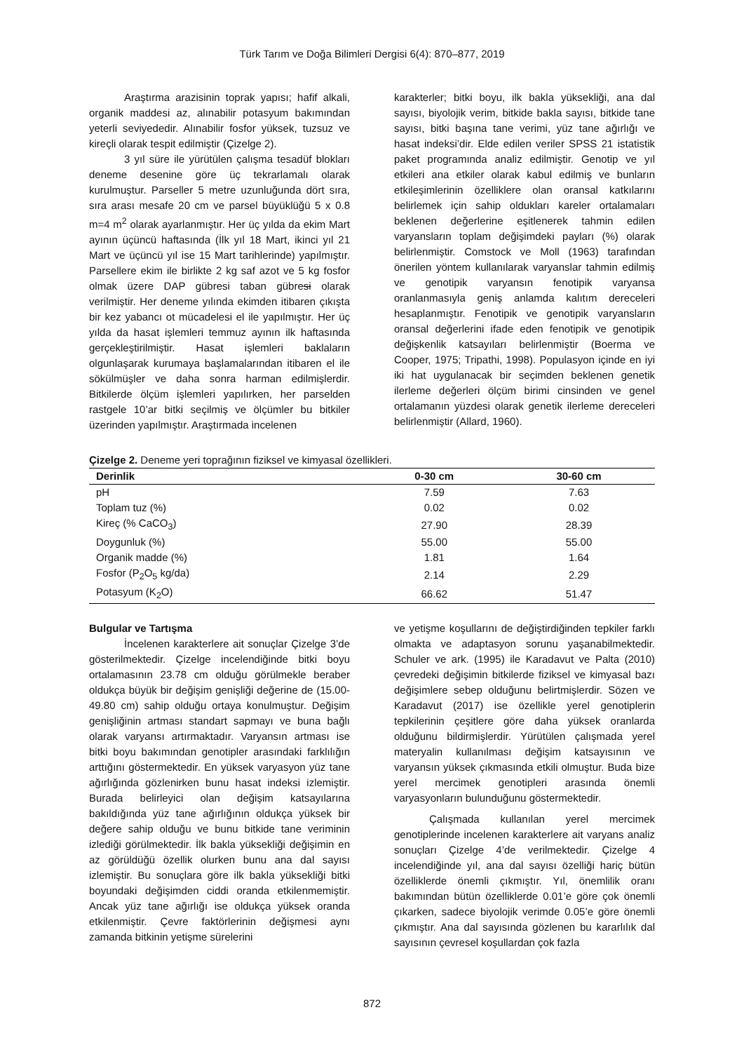Türk Tarım ve Doğa Bilimleri Dergisi 6(4): 870–877, 2019
Araştırma arazisinin toprak yapısı; hafif alkali, organik maddesi az, alınabilir potasyum bakımından yeterli seviyededir. Alınabilir fosfor yüksek, tuzsuz ve kireçli olarak tespit edilmiştir (Çizelge 2).
3 yıl süre ile yürütülen çalışma tesadüf blokları deneme desenine göre üç tekrarlamalı olarak kurulmuştur. Parseller 5 metre uzunluğunda dört sıra, sıra arası mesafe 20 cm ve parsel büyüklüğü 5 x 0.8 m=4 m<sup>2</sup> olarak ayarlanmıştır. Her üç yılda da ekim Mart ayının üçüncü haftasında (İlk yıl 18 Mart, ikinci yıl 21 Mart ve üçüncü yıl ise 15 Mart tarihlerinde) yapılmıştır. Parsellere ekim ile birlikte 2 kg saf azot ve 5 kg fosfor olmak üzere DAP gübresi taban gübresi olarak verilmiştir. Her deneme yılında ekimden itibaren çıkışta bir kez yabancı ot mücadelesi el ile yapılmıştır. Her üç yılda da hasat işlemleri temmuz ayının ilk haftasında gerçekleştirilmiştir. Hasat işlemleri baklaların olgunlaşarak kurumaya başlamalarından itibaren el ile sökülmüşler ve daha sonra harman edilmişlerdir. Bitkilerde ölçüm işlemleri yapılırken, her parselden rastgele 10’ar bitki seçilmiş ve ölçümler bu bitkiler üzerinden yapılmıştır. Araştırmada incelenen
karakterler; bitki boyu, ilk bakla yüksekliği, ana dal sayısı, biyolojik verim, bitkide bakla sayısı, bitkide tane sayısı, bitki başına tane verimi, yüz tane ağırlığı ve hasat indeksi’dir. Elde edilen veriler SPSS 21 istatistik paket programında analiz edilmiştir. Genotip ve yıl etkileri ana etkiler olarak kabul edilmiş ve bunların etkileşimlerinin özelliklere olan oransal katkılarını belirlemek için sahip oldukları kareler ortalamaları beklenen değerlerine eşitlenerek tahmin edilen varyansların toplam değişimdeki payları (%) olarak belirlenmiştir. Comstock ve Moll (1963) tarafından önerilen yöntem kullanılarak varyanslar tahmin edilmiş ve genotipik varyansın fenotipik varyansa oranlanmasıyla geniş anlamda kalıtım dereceleri hesaplanmıştır. Fenotipik ve genotipik varyansların oransal değerlerini ifade eden fenotipik ve genotipik değişkenlik katsayıları belirlenmiştir (Boerma ve Cooper, 1975; Tripathi, 1998). Populasyon içinde en iyi iki hat uygulanacak bir seçimden beklenen genetik ilerleme değerleri ölçüm birimi cinsinden ve genel ortalamanın yüzdesi olarak genetik ilerleme dereceleri belirlenmiştir (Allard, 1960).
Çizelge 2. Deneme yeri toprağının fiziksel ve kimyasal özellikleri.
| Derinlik | 0-30 cm | 30-60 cm |
| --- | --- | --- |
| pH | 7.59 | 7.63 |
| Toplam tuz (%) | 0.02 | 0.02 |
| Kireç (% CaCO<sub>3</sub>) | 27.90 | 28.39 |
| Doygunluk (%) | 55.00 | 55.00 |
| Organik madde (%) | 1.81 | 1.64 |
| Fosfor (P<sub>2</sub>O<sub>5</sub> kg/da) | 2.14 | 2.29 |
| Potasyum (K<sub>2</sub>O) | 66.62 | 51.47 |
Bulgular ve Tartışma
İncelenen karakterlere ait sonuçlar Çizelge 3’de gösterilmektedir. Çizelge incelendiğinde bitki boyu ortalamasının 23.78 cm olduğu görülmekle beraber oldukça büyük bir değişim genişliği değerine de (15.00-49.80 cm) sahip olduğu ortaya konulmuştur. Değişim genişliğinin artması standart sapmayı ve buna bağlı olarak varyansı artırmaktadır. Varyansın artması ise bitki boyu bakımından genotipler arasındaki farklılığın arttığını göstermektedir. En yüksek varyasyon yüz tane ağırlığında gözlenirken bunu hasat indeksi izlemiştir. Burada belirleyici olan değişim katsayılarına bakıldığında yüz tane ağırlığının oldukça yüksek bir değere sahip olduğu ve bunu bitkide tane veriminin izlediği görülmektedir. İlk bakla yüksekliği değişimin en az görüldüğü özellik olurken bunu ana dal sayısı izlemiştir. Bu sonuçlara göre ilk bakla yüksekliği bitki boyundaki değişimden ciddi oranda etkilenmemiştir. Ancak yüz tane ağırlığı ise oldukça yüksek oranda etkilenmiştir. Çevre faktörlerinin değişmesi aynı zamanda bitkinin yetişme sürelerini
ve yetişme koşullarını de değiştirdiğinden tepkiler farklı olmakta ve adaptasyon sorunu yaşanabilmektedir. Schuler ve ark. (1995) ile Karadavut ve Palta (2010) çevredeki değişimin bitkilerde fiziksel ve kimyasal bazı değişimlere sebep olduğunu belirtmişlerdir. Sözen ve Karadavut (2017) ise özellikle yerel genotiplerin tepkilerinin çeşitlere göre daha yüksek oranlarda olduğunu bildirmişlerdir. Yürütülen çalışmada yerel materyalin kullanılması değişim katsayısının ve varyansın yüksek çıkmasında etkili olmuştur. Buda bize yerel mercimek genotipleri arasında önemli varyasyonların bulunduğunu göstermektedir.
Çalışmada kullanılan yerel mercimek genotiplerinde incelenen karakterlere ait varyans analiz sonuçları Çizelge 4’de verilmektedir. Çizelge 4 incelendiğinde yıl, ana dal sayısı özelliği hariç bütün özelliklerde önemli çıkmıştır. Yıl, önemlilik oranı bakımından bütün özelliklerde 0.01’e göre çok önemli çıkarken, sadece biyolojik verimde 0.05’e göre önemli çıkmıştır. Ana dal sayısında gözlenen bu kararlılık dal sayısının çevresel koşullardan çok fazla
872